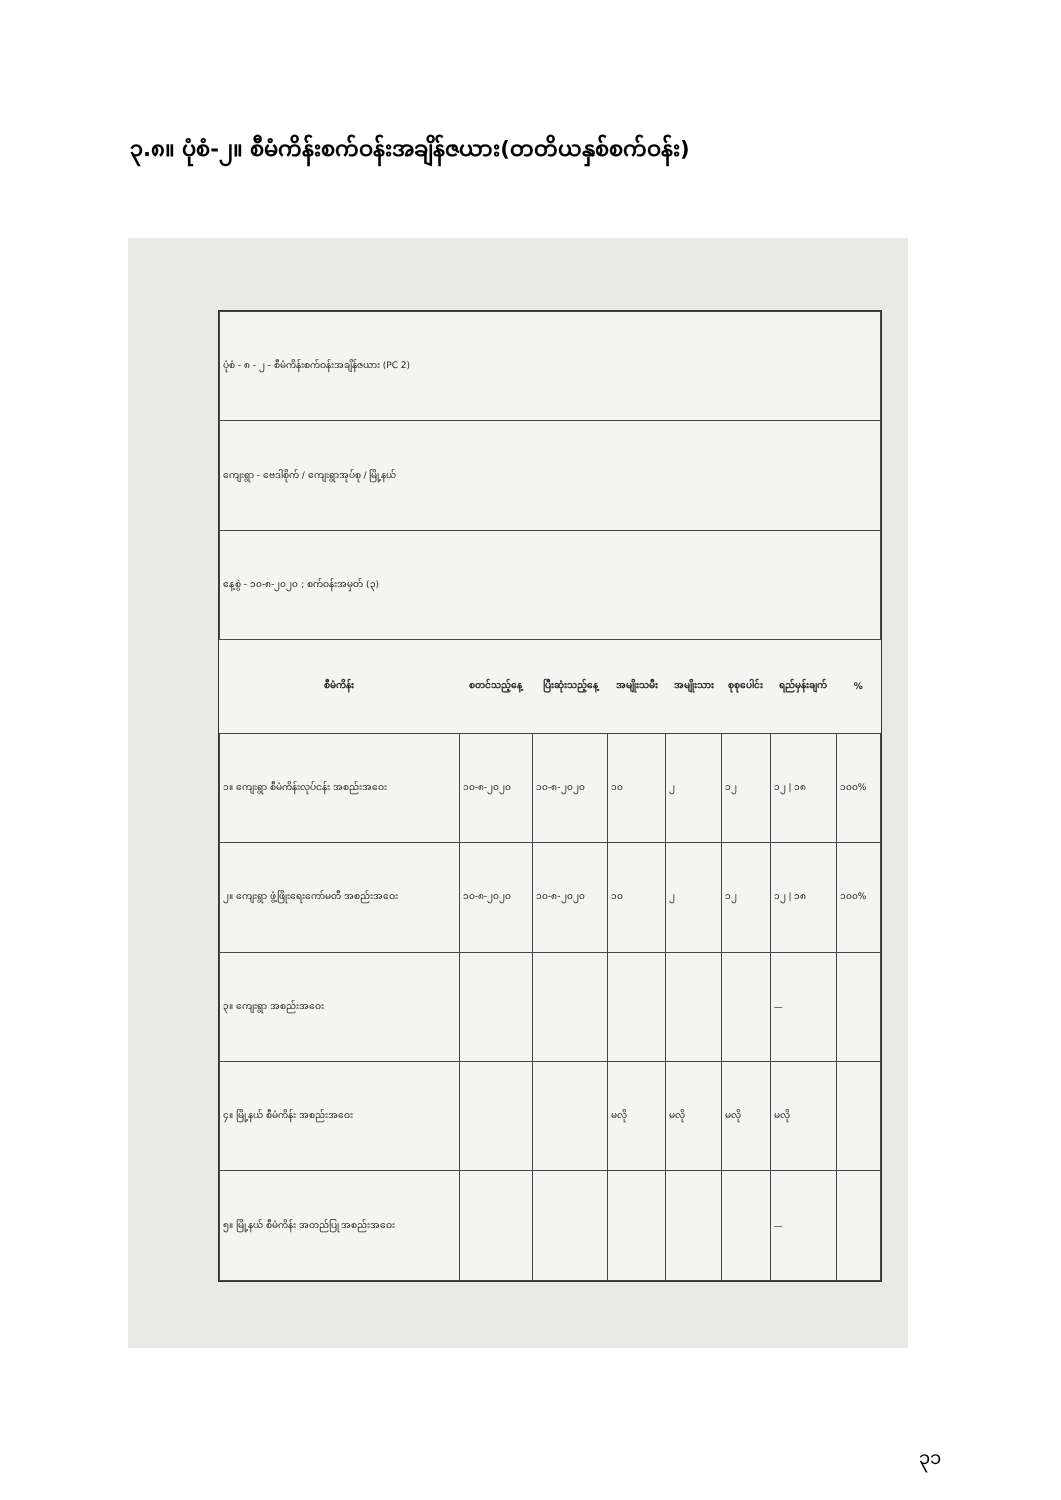၃.၈။ ပုံစံ-၂။ စီမံကိန်းစက်ဝန်းအချိန်ဇယား(တတိယနှစ်စက်ဝန်း)
| ပုံစံ - ၈ - ၂ - စီမံကိန်းစက်ဝန်းအချိန်ဇယား (PC 2) | | | | | | | |
| ကျေးရွာ - ဗေဒါစိုက် / ကျေးရွာအုပ်စု / မြို့နယ် | | | | | | | |
| နေ့စွဲ - ၁၀-၈-၂၀၂၀ ; စက်ဝန်းအမှတ် (၃) | | | | | | | |
| စီမံကိန်း | စတင်သည့်နေ့ | ပြီးဆုံးသည့်နေ့ | အမျိုးသမီး | အမျိုးသား | စုစုပေါင်း | ရည်မှန်းချက် | % |
| ၁။ ကျေးရွာ စီမံကိန်းလုပ်ငန်း အစည်းအဝေး | ၁၀-၈-၂၀၂၀ | ၁၀-၈-၂၀၂၀ | ၁၀ | ၂ | ၁၂ | ၁၂ / ၁၈ | ၁၀၀% |
| ၂။ ကျေးရွာ ဖွံ့ဖြိုးရေးကော်မတီ အစည်းအဝေး | ၁၀-၈-၂၀၂၀ | ၁၀-၈-၂၀၂၀ | ၁၀ | ၂ | ၁၂ | ၁၂ / ၁၈ | ၁၀၀% |
| ၃။ ကျေးရွာ အစည်းအဝေး | | | | | | — | |
| ၄။ မြို့နယ် စီမံကိန်း အစည်းအဝေး | | | မလို | မလို | မလို | မလို | |
| ၅။ မြို့နယ် စီမံကိန်း အတည်ပြု အစည်းအဝေး | | | | | | — | |
၃၁